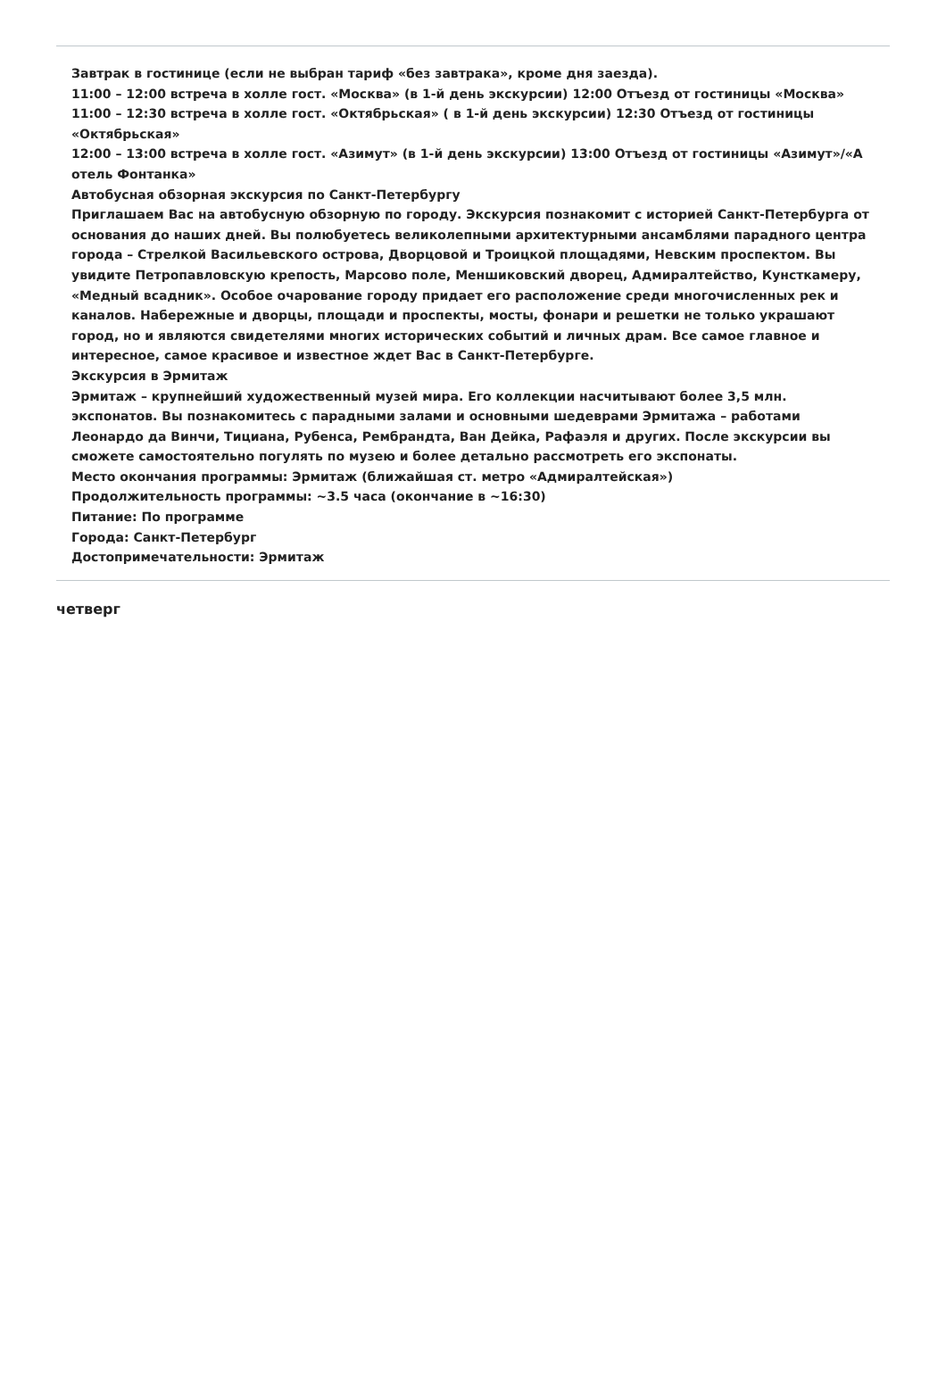Завтрак в гостинице (если не выбран тариф «без завтрака», кроме дня заезда).
11:00 – 12:00 встреча в холле гост. «Москва» (в 1-й день экскурсии) 12:00 Отъезд от гостиницы «Москва»
11:00 – 12:30 встреча в холле гост. «Октябрьская» ( в 1-й день экскурсии) 12:30 Отъезд от гостиницы «Октябрьская»
12:00 – 13:00 встреча в холле гост. «Азимут» (в 1-й день экскурсии) 13:00 Отъезд от гостиницы «Азимут»/«А отель Фонтанка»
Автобусная обзорная экскурсия по Санкт-Петербургу
Приглашаем Вас на автобусную обзорную по городу. Экскурсия познакомит с историей Санкт-Петербурга от основания до наших дней. Вы полюбуетесь великолепными архитектурными ансамблями парадного центра города – Стрелкой Васильевского острова, Дворцовой и Троицкой площадями, Невским проспектом. Вы увидите Петропавловскую крепость, Марсово поле, Меншиковский дворец, Адмиралтейство, Кунсткамеру, «Медный всадник». Особое очарование городу придает его расположение среди многочисленных рек и каналов. Набережные и дворцы, площади и проспекты, мосты, фонари и решетки не только украшают город, но и являются свидетелями многих исторических событий и личных драм. Все самое главное и интересное, самое красивое и известное ждет Вас в Санкт-Петербурге.
Экскурсия в Эрмитаж
Эрмитаж – крупнейший художественный музей мира. Его коллекции насчитывают более 3,5 млн. экспонатов. Вы познакомитесь с парадными залами и основными шедеврами Эрмитажа – работами Леонардо да Винчи, Тициана, Рубенса, Рембрандта, Ван Дейка, Рафаэля и других. После экскурсии вы сможете самостоятельно погулять по музею и более детально рассмотреть его экспонаты.
Место окончания программы: Эрмитаж (ближайшая ст. метро «Адмиралтейская»)
Продолжительность программы: ~3.5 часа (окончание в ~16:30)
Питание: По программе
Города: Санкт-Петербург
Достопримечательности: Эрмитаж
четверг